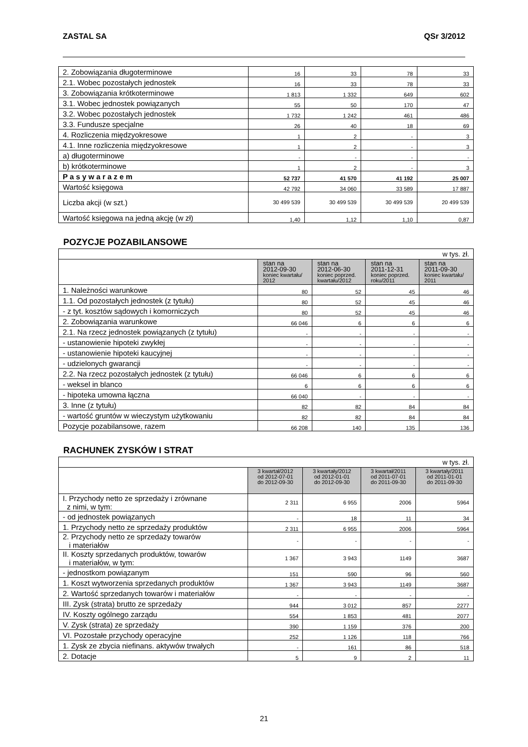ZASTAL SA QSr 3/2012
| 2. Zobowiązania długoterminowe | 16 | 33 | 78 | 33 |
| 2.1. Wobec pozostałych jednostek | 16 | 33 | 78 | 33 |
| 3. Zobowiązania krótkoterminowe | 1 813 | 1 332 | 649 | 602 |
| 3.1. Wobec jednostek powiązanych | 55 | 50 | 170 | 47 |
| 3.2. Wobec pozostałych jednostek | 1 732 | 1 242 | 461 | 486 |
| 3.3. Fundusze specjalne | 26 | 40 | 18 | 69 |
| 4. Rozliczenia międzyokresowe | 1 | 2 | - | 3 |
| 4.1. Inne rozliczenia międzyokresowe | 1 | 2 | - | 3 |
| a) długoterminowe | - | - | - | - |
| b) krótkoterminowe | 1 | 2 | - | 3 |
| P a s y w a r a z e m | 52 737 | 41 570 | 41 192 | 25 007 |
| Wartość księgowa | 42 792 | 34 060 | 33 589 | 17 887 |
| Liczba akcji (w szt.) | 30 499 539 | 30 499 539 | 30 499 539 | 20 499 539 |
| Wartość księgowa na jedną akcję (w zł) | 1,40 | 1,12 | 1,10 | 0,87 |
POZYCJE POZABILANSOWE
| w tys. zł. | | | | |
| | stan na 2012-09-30 koniec kwartału/ 2012 | stan na 2012-06-30 koniec poprzed. kwartału/2012 | stan na 2011-12-31 koniec poprzed. roku/2011 | stan na 2011-09-30 koniec kwartału/ 2011 |
| 1. Należności warunkowe | 80 | 52 | 45 | 46 |
| 1.1. Od pozostałych jednostek (z tytułu) | 80 | 52 | 45 | 46 |
| - z tyt. kosztów sądowych i komorniczych | 80 | 52 | 45 | 46 |
| 2. Zobowiązania warunkowe | 66 046 | 6 | 6 | 6 |
| 2.1. Na rzecz jednostek powiązanych (z tytułu) | - | - | - | - |
| - ustanowienie hipoteki zwykłej | - | - | - | - |
| - ustanowienie hipoteki kaucyjnej | - | - | - | - |
| - udzielonych gwarancji | - | - | - | - |
| 2.2. Na rzecz pozostałych jednostek (z tytułu) | 66 046 | 6 | 6 | 6 |
| - weksel in blanco | 6 | 6 | 6 | 6 |
| - hipoteka umowna łączna | 66 040 | - | - | - |
| 3. Inne (z tytułu) | 82 | 82 | 84 | 84 |
| - wartość gruntów w wieczystym użytkowaniu | 82 | 82 | 84 | 84 |
| Pozycje pozabilansowe, razem | 66 208 | 140 | 135 | 136 |
RACHUNEK ZYSKÓW I STRAT
| w tys. zł. | | | | |
| | 3 kwartał/2012 od 2012-07-01 do 2012-09-30 | 3 kwartały/2012 od 2012-01-01 do 2012-09-30 | 3 kwartał/2011 od 2011-07-01 do 2011-09-30 | 3 kwartały/2011 od 2011-01-01 do 2011-09-30 |
| I. Przychody netto ze sprzedaży i zrównane z nimi, w tym: | 2 311 | 6 955 | 2006 | 5964 |
| - od jednostek powiązanych | - | 18 | 11 | 34 |
| 1. Przychody netto ze sprzedaży produktów | 2 311 | 6 955 | 2006 | 5964 |
| 2. Przychody netto ze sprzedaży towarów i materiałów | - | - | - | - |
| II. Koszty sprzedanych produktów, towarów i materiałów, w tym: | 1 367 | 3 943 | 1149 | 3687 |
| - jednostkom powiązanym | 151 | 590 | 96 | 560 |
| 1. Koszt wytworzenia sprzedanych produktów | 1 367 | 3 943 | 1149 | 3687 |
| 2. Wartość sprzedanych towarów i materiałów | - | - | - | - |
| III. Zysk (strata) brutto ze sprzedaży | 944 | 3 012 | 857 | 2277 |
| IV. Koszty ogólnego zarządu | 554 | 1 853 | 481 | 2077 |
| V. Zysk (strata) ze sprzedaży | 390 | 1 159 | 376 | 200 |
| VI. Pozostałe przychody operacyjne | 252 | 1 126 | 118 | 766 |
| 1. Zysk ze zbycia niefinans. aktywów trwałych | - | 161 | 86 | 518 |
| 2. Dotacje | 5 | 9 | 2 | 11 |
21